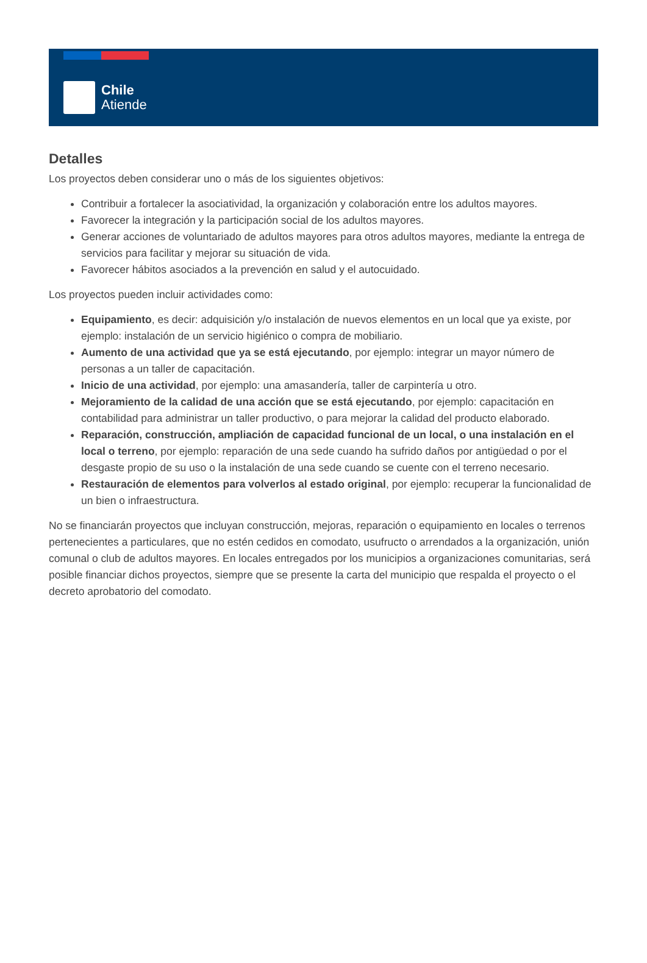Chile
Atiende
Detalles
Los proyectos deben considerar uno o más de los siguientes objetivos:
Contribuir a fortalecer la asociatividad, la organización y colaboración entre los adultos mayores.
Favorecer la integración y la participación social de los adultos mayores.
Generar acciones de voluntariado de adultos mayores para otros adultos mayores, mediante la entrega de servicios para facilitar y mejorar su situación de vida.
Favorecer hábitos asociados a la prevención en salud y el autocuidado.
Los proyectos pueden incluir actividades como:
Equipamiento, es decir: adquisición y/o instalación de nuevos elementos en un local que ya existe, por ejemplo: instalación de un servicio higiénico o compra de mobiliario.
Aumento de una actividad que ya se está ejecutando, por ejemplo: integrar un mayor número de personas a un taller de capacitación.
Inicio de una actividad, por ejemplo: una amasandería, taller de carpintería u otro.
Mejoramiento de la calidad de una acción que se está ejecutando, por ejemplo: capacitación en contabilidad para administrar un taller productivo, o para mejorar la calidad del producto elaborado.
Reparación, construcción, ampliación de capacidad funcional de un local, o una instalación en el local o terreno, por ejemplo: reparación de una sede cuando ha sufrido daños por antigüedad o por el desgaste propio de su uso o la instalación de una sede cuando se cuente con el terreno necesario.
Restauración de elementos para volverlos al estado original, por ejemplo: recuperar la funcionalidad de un bien o infraestructura.
No se financiarán proyectos que incluyan construcción, mejoras, reparación o equipamiento en locales o terrenos pertenecientes a particulares, que no estén cedidos en comodato, usufructo o arrendados a la organización, unión comunal o club de adultos mayores. En locales entregados por los municipios a organizaciones comunitarias, será posible financiar dichos proyectos, siempre que se presente la carta del municipio que respalda el proyecto o el decreto aprobatorio del comodato.